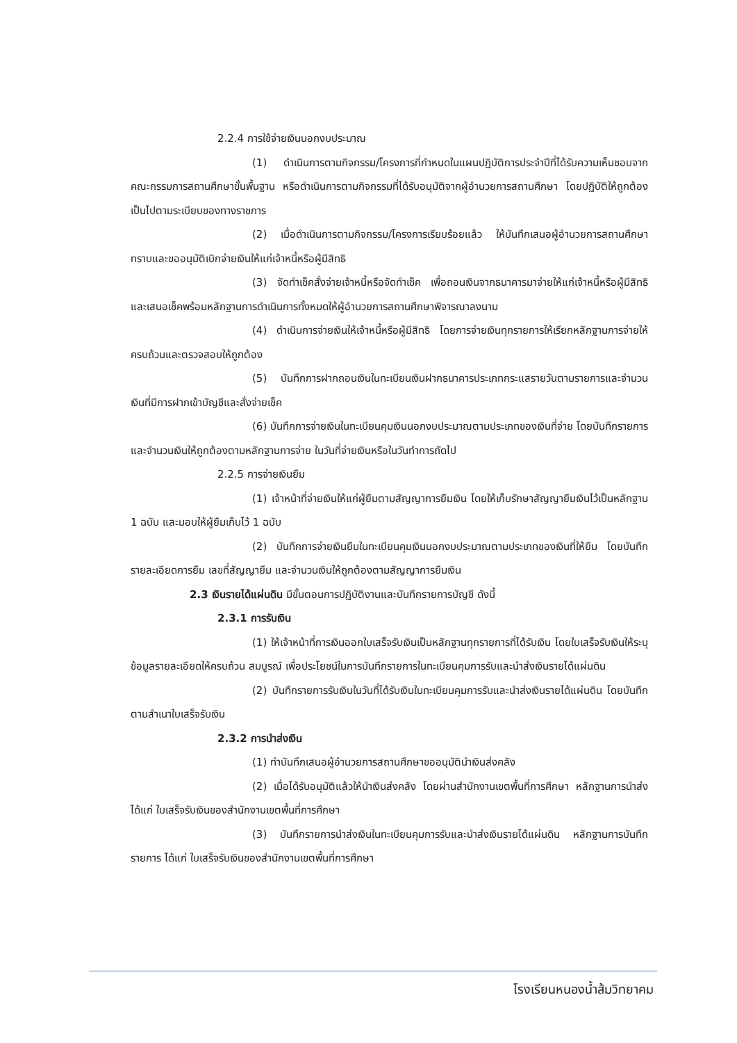2.2.4 การใช้จ่ายเงินนอกงบประมาณ
(1) ดำเนินการตามกิจกรรม/โครงการที่กำหนดในแผนปฏิบัติการประจำปีที่ได้รับความเห็นชอบจากคณะกรรมการสถานศึกษาขั้นพื้นฐาน หรือดำเนินการตามกิจกรรมที่ได้รับอนุมัติจากผู้อำนวยการสถานศึกษา โดยปฏิบัติให้ถูกต้องเป็นไปตามระเบียบของทางราชการ
(2) เมื่อดำเนินการตามกิจกรรม/โครงการเรียบร้อยแล้ว ให้บันทึกเสนอผู้อำนวยการสถานศึกษาทราบและขออนุมัติเบิกจ่ายเงินให้แก่เจ้าหนี้หรือผู้มีสิทธิ
(3) จัดทำเช็คสั่งจ่ายเจ้าหนี้หรือจัดทำเช็ค เพื่อถอนเงินจากธนาคารมาจ่ายให้แก่เจ้าหนี้หรือผู้มีสิทธิ และเสนอเช็คพร้อมหลักฐานการดำเนินการทั้งหมดให้ผู้อำนวยการสถานศึกษาพิจารณาลงนาม
(4) ดำเนินการจ่ายเงินให้เจ้าหนี้หรือผู้มีสิทธิ โดยการจ่ายเงินทุกรายการให้เรียกหลักฐานการจ่ายให้ครบถ้วนและตรวจสอบให้ถูกต้อง
(5) บันทึกการฝากถอนเงินในทะเบียนเงินฝากธนาคารประเภทกระแสรายวันตามรายการและจำนวนเงินที่มีการฝากเข้าบัญชีและสั่งจ่ายเช็ค
(6) บันทึกการจ่ายเงินในทะเบียนคุมเงินนอกงบประมาณตามประเภทของเงินที่จ่าย โดยบันทึกรายการและจำนวนเงินให้ถูกต้องตามหลักฐานการจ่าย ในวันที่จ่ายเงินหรือในวันทำการถัดไป
2.2.5 การจ่ายเงินยืม
(1) เจ้าหน้าที่จ่ายเงินให้แก่ผู้ยืมตามสัญญาการยืมเงิน โดยให้เก็บรักษาสัญญายืมเงินไว้เป็นหลักฐาน 1 ฉบับ และมอบให้ผู้ยืมเก็บไว้ 1 ฉบับ
(2) บันทึกการจ่ายเงินยืมในทะเบียนคุมเงินนอกงบประมาณตามประเภทของเงินที่ให้ยืม โดยบันทึกรายละเอียดการยืม เลขที่สัญญายืม และจำนวนเงินให้ถูกต้องตามสัญญาการยืมเงิน
2.3 เงินรายได้แผ่นดิน มีขั้นตอนการปฏิบัติงานและบันทึกรายการบัญชี ดังนี้
2.3.1 การรับเงิน
(1) ให้เจ้าหน้าที่การเงินออกใบเสร็จรับเงินเป็นหลักฐานทุกรายการที่ได้รับเงิน โดยใบเสร็จรับเงินให้ระบุข้อมูลรายละเอียดให้ครบถ้วน สมบูรณ์ เพื่อประโยชน์ในการบันทึกรายการในทะเบียนคุมการรับและนำส่งเงินรายได้แผ่นดิน
(2) บันทึกรายการรับเงินในวันที่ได้รับเงินในทะเบียนคุมการรับและนำส่งเงินรายได้แผ่นดิน โดยบันทึกตามสำเนาใบเสร็จรับเงิน
2.3.2 การนำส่งเงิน
(1) ทำบันทึกเสนอผู้อำนวยการสถานศึกษาขออนุมัตินำเงินส่งคลัง
(2) เมื่อได้รับอนุมัติแล้วให้นำเงินส่งคลัง โดยผ่านสำนักงานเขตพื้นที่การศึกษา หลักฐานการนำส่ง ได้แก่ ใบเสร็จรับเงินของสำนักงานเขตพื้นที่การศึกษา
(3) บันทึกรายการนำส่งเงินในทะเบียนคุมการรับและนำส่งเงินรายได้แผ่นดิน หลักฐานการบันทึกรายการ ได้แก่ ใบเสร็จรับเงินของสำนักงานเขตพื้นที่การศึกษา
โรงเรียนหนองน้ำส้มวิทยาคม